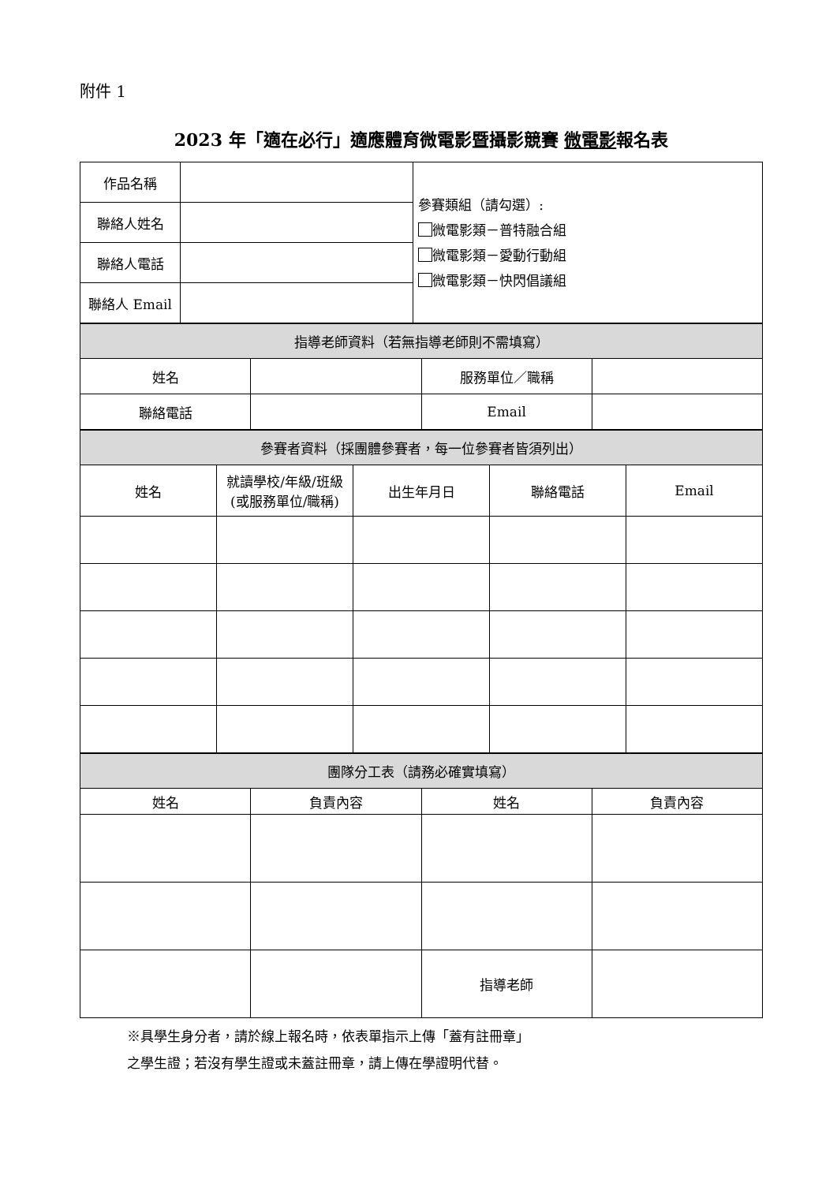附件 1
2023 年「適在必行」適應體育微電影暨攝影競賽 微電影報名表
| 作品名稱 | | 參賽類組（請勾選）: 微電影類－普特融合組 微電影類－愛動行動組 微電影類－快閃倡議組 |
| 聯絡人姓名 | | |
| 聯絡人電話 | | |
| 聯絡人 Email | | |
| 指導老師資料（若無指導老師則不需填寫） | | | |
| --- | --- | --- | --- |
| 姓名 | | 服務單位／職稱 | |
| 聯絡電話 | | Email | |
| 參賽者資料（採團體參賽者，每一位參賽者皆須列出） | | | | |
| --- | --- | --- | --- | --- |
| 姓名 | 就讀學校/年級/班級 (或服務單位/職稱) | 出生年月日 | 聯絡電話 | Email |
| 團隊分工表（請務必確實填寫） | | | |
| --- | --- | --- | --- |
| 姓名 | 負責內容 | 姓名 | 負責內容 |
| | | 指導老師 | |
※具學生身分者，請於線上報名時，依表單指示上傳「蓋有註冊章」
之學生證；若沒有學生證或未蓋註冊章，請上傳在學證明代替。